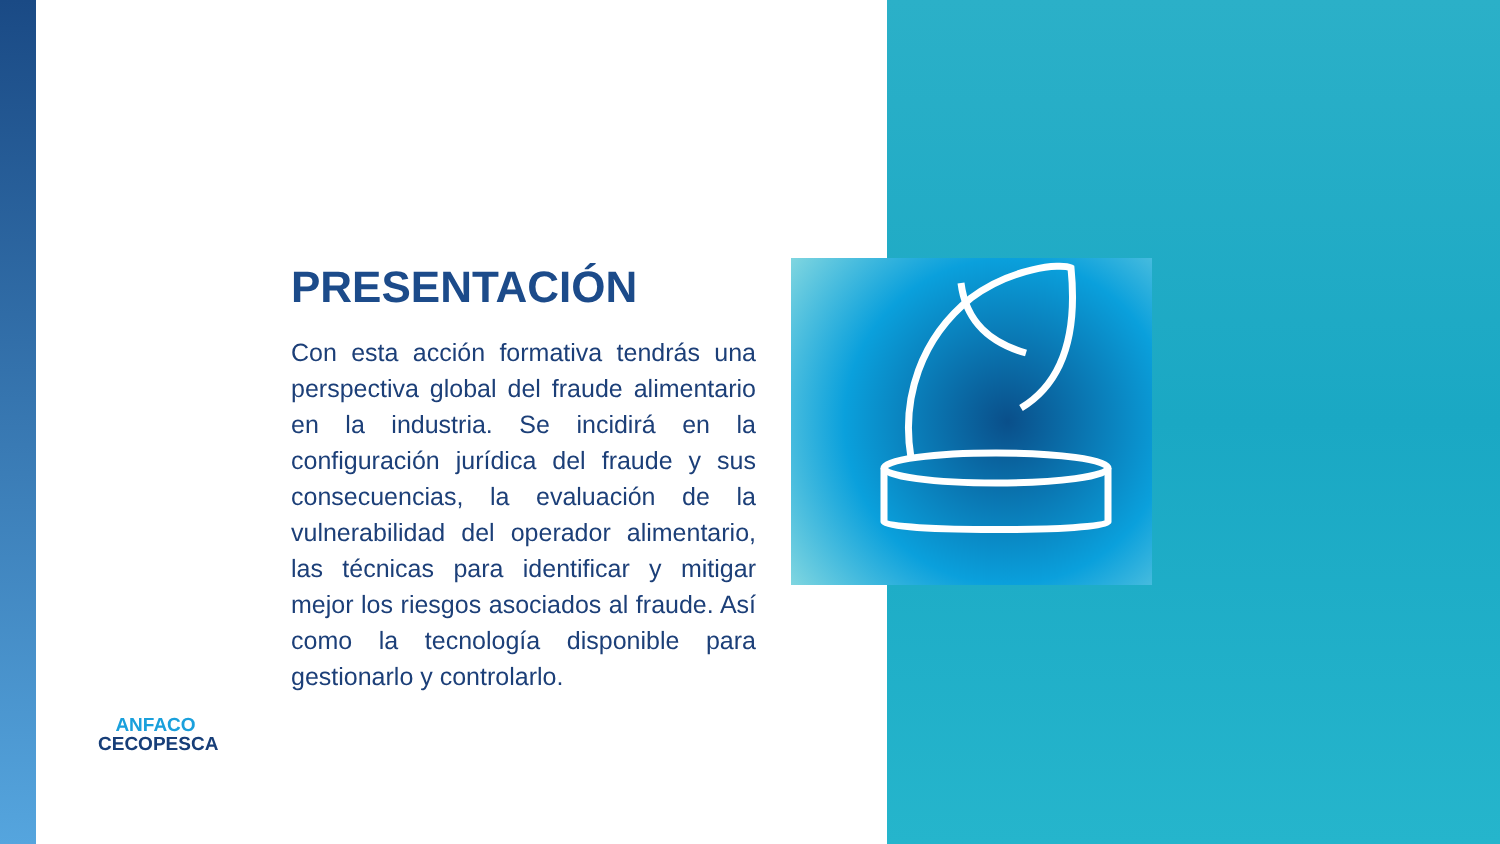PRESENTACIÓN
Con esta acción formativa tendrás una perspectiva global del fraude alimentario en la industria. Se incidirá en la configuración jurídica del fraude y sus consecuencias, la evaluación de la vulnerabilidad del operador alimentario, las técnicas para identificar y mitigar mejor los riesgos asociados al fraude. Así como la tecnología disponible para gestionarlo y controlarlo.
ANFACO
CECOPESCA